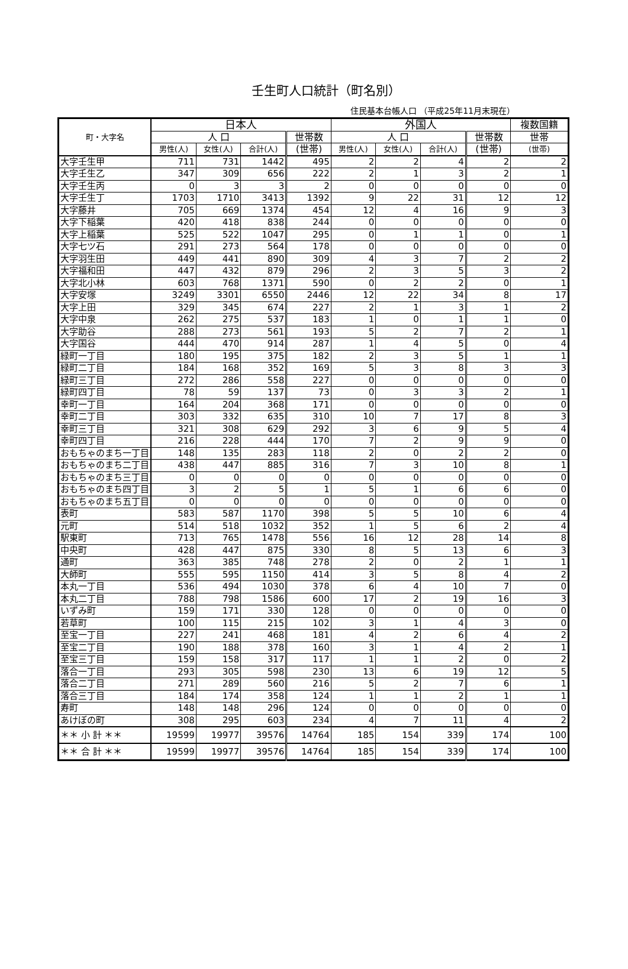壬生町人口統計（町名別）
住民基本台帳人口 （平成25年11月末現在）
| 町・大字名 | 日本人 | | | | 外国人 | | | | 複数国籍 |
| --- | --- | --- | --- | --- | --- | --- | --- | --- | --- |
| | 人 口 | | | 世帯数 | 人 口 | | | 世帯数 | 世帯 |
| | 男性(人) | 女性(人) | 合計(人) | (世帯) | 男性(人) | 女性(人) | 合計(人) | (世帯) | (世帯) |
| 大字壬生甲 | 711 | 731 | 1442 | 495 | 2 | 2 | 4 | 2 | 2 |
| 大字壬生乙 | 347 | 309 | 656 | 222 | 2 | 1 | 3 | 2 | 1 |
| 大字壬生丙 | 0 | 3 | 3 | 2 | 0 | 0 | 0 | 0 | 0 |
| 大字壬生丁 | 1703 | 1710 | 3413 | 1392 | 9 | 22 | 31 | 12 | 12 |
| 大字藤井 | 705 | 669 | 1374 | 454 | 12 | 4 | 16 | 9 | 3 |
| 大字下稲葉 | 420 | 418 | 838 | 244 | 0 | 0 | 0 | 0 | 0 |
| 大字上稲葉 | 525 | 522 | 1047 | 295 | 0 | 1 | 1 | 0 | 1 |
| 大字七ツ石 | 291 | 273 | 564 | 178 | 0 | 0 | 0 | 0 | 0 |
| 大字羽生田 | 449 | 441 | 890 | 309 | 4 | 3 | 7 | 2 | 2 |
| 大字福和田 | 447 | 432 | 879 | 296 | 2 | 3 | 5 | 3 | 2 |
| 大字北小林 | 603 | 768 | 1371 | 590 | 0 | 2 | 2 | 0 | 1 |
| 大字安塚 | 3249 | 3301 | 6550 | 2446 | 12 | 22 | 34 | 8 | 17 |
| 大字上田 | 329 | 345 | 674 | 227 | 2 | 1 | 3 | 1 | 2 |
| 大字中泉 | 262 | 275 | 537 | 183 | 1 | 0 | 1 | 1 | 0 |
| 大字助谷 | 288 | 273 | 561 | 193 | 5 | 2 | 7 | 2 | 1 |
| 大字国谷 | 444 | 470 | 914 | 287 | 1 | 4 | 5 | 0 | 4 |
| 緑町一丁目 | 180 | 195 | 375 | 182 | 2 | 3 | 5 | 1 | 1 |
| 緑町二丁目 | 184 | 168 | 352 | 169 | 5 | 3 | 8 | 3 | 3 |
| 緑町三丁目 | 272 | 286 | 558 | 227 | 0 | 0 | 0 | 0 | 0 |
| 緑町四丁目 | 78 | 59 | 137 | 73 | 0 | 3 | 3 | 2 | 1 |
| 幸町一丁目 | 164 | 204 | 368 | 171 | 0 | 0 | 0 | 0 | 0 |
| 幸町二丁目 | 303 | 332 | 635 | 310 | 10 | 7 | 17 | 8 | 3 |
| 幸町三丁目 | 321 | 308 | 629 | 292 | 3 | 6 | 9 | 5 | 4 |
| 幸町四丁目 | 216 | 228 | 444 | 170 | 7 | 2 | 9 | 9 | 0 |
| おもちゃのまち一丁目 | 148 | 135 | 283 | 118 | 2 | 0 | 2 | 2 | 0 |
| おもちゃのまち二丁目 | 438 | 447 | 885 | 316 | 7 | 3 | 10 | 8 | 1 |
| おもちゃのまち三丁目 | 0 | 0 | 0 | 0 | 0 | 0 | 0 | 0 | 0 |
| おもちゃのまち四丁目 | 3 | 2 | 5 | 1 | 5 | 1 | 6 | 6 | 0 |
| おもちゃのまち五丁目 | 0 | 0 | 0 | 0 | 0 | 0 | 0 | 0 | 0 |
| 表町 | 583 | 587 | 1170 | 398 | 5 | 5 | 10 | 6 | 4 |
| 元町 | 514 | 518 | 1032 | 352 | 1 | 5 | 6 | 2 | 4 |
| 駅東町 | 713 | 765 | 1478 | 556 | 16 | 12 | 28 | 14 | 8 |
| 中央町 | 428 | 447 | 875 | 330 | 8 | 5 | 13 | 6 | 3 |
| 通町 | 363 | 385 | 748 | 278 | 2 | 0 | 2 | 1 | 1 |
| 大師町 | 555 | 595 | 1150 | 414 | 3 | 5 | 8 | 4 | 2 |
| 本丸一丁目 | 536 | 494 | 1030 | 378 | 6 | 4 | 10 | 7 | 0 |
| 本丸二丁目 | 788 | 798 | 1586 | 600 | 17 | 2 | 19 | 16 | 3 |
| いずみ町 | 159 | 171 | 330 | 128 | 0 | 0 | 0 | 0 | 0 |
| 若草町 | 100 | 115 | 215 | 102 | 3 | 1 | 4 | 3 | 0 |
| 至宝一丁目 | 227 | 241 | 468 | 181 | 4 | 2 | 6 | 4 | 2 |
| 至宝二丁目 | 190 | 188 | 378 | 160 | 3 | 1 | 4 | 2 | 1 |
| 至宝三丁目 | 159 | 158 | 317 | 117 | 1 | 1 | 2 | 0 | 2 |
| 落合一丁目 | 293 | 305 | 598 | 230 | 13 | 6 | 19 | 12 | 5 |
| 落合二丁目 | 271 | 289 | 560 | 216 | 5 | 2 | 7 | 6 | 1 |
| 落合三丁目 | 184 | 174 | 358 | 124 | 1 | 1 | 2 | 1 | 1 |
| 寿町 | 148 | 148 | 296 | 124 | 0 | 0 | 0 | 0 | 0 |
| あけぼの町 | 308 | 295 | 603 | 234 | 4 | 7 | 11 | 4 | 2 |
| ＊＊ 小 計 ＊＊ | 19599 | 19977 | 39576 | 14764 | 185 | 154 | 339 | 174 | 100 |
| ＊＊ 合 計 ＊＊ | 19599 | 19977 | 39576 | 14764 | 185 | 154 | 339 | 174 | 100 |